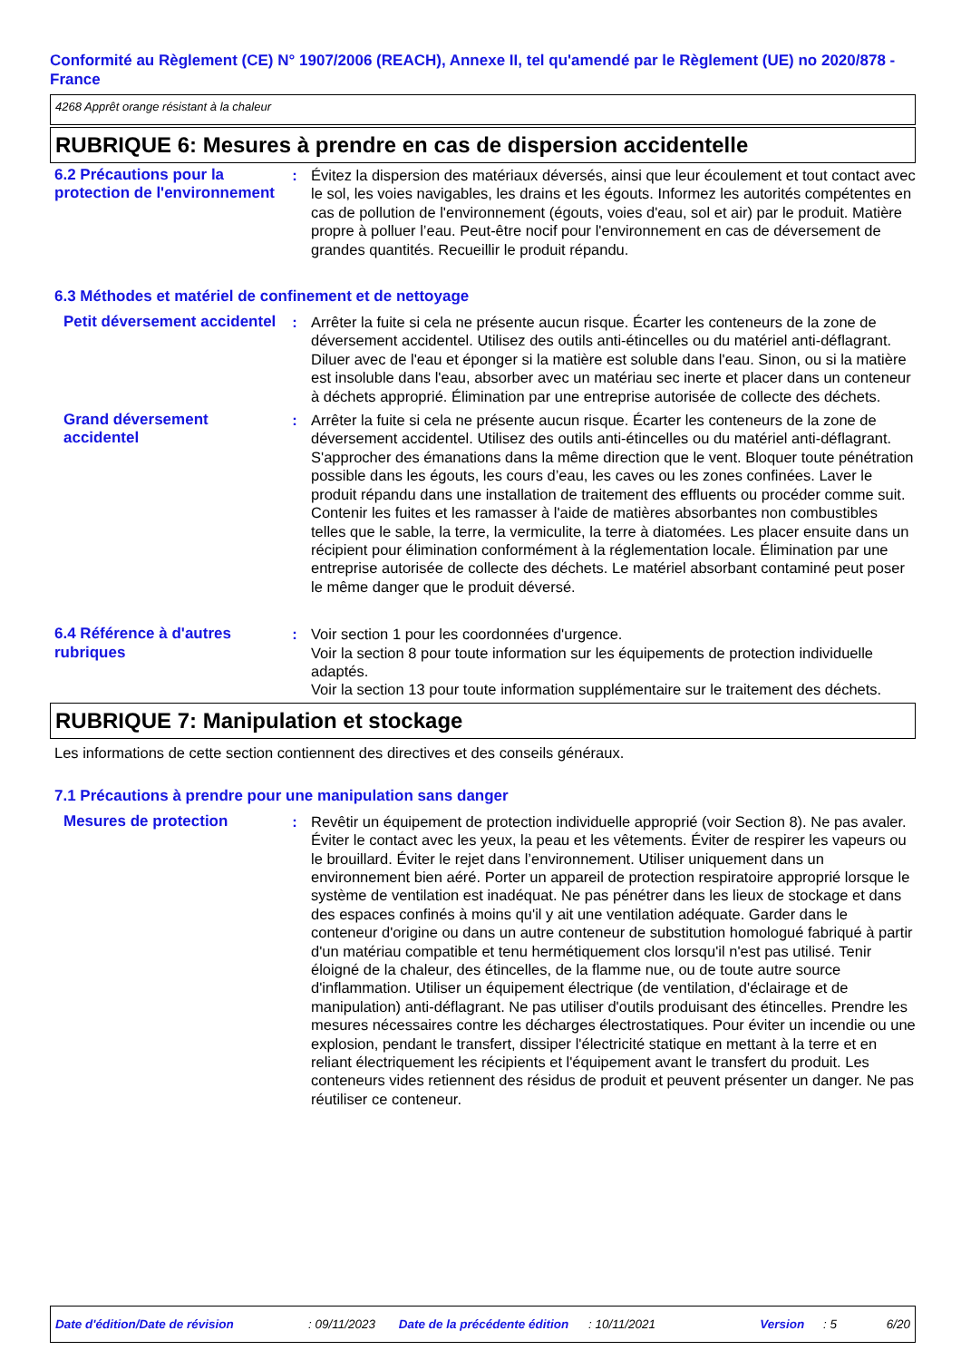Conformité au Règlement (CE) N° 1907/2006 (REACH), Annexe II, tel qu'amendé par le Règlement (UE) no 2020/878 - France
4268 Apprêt orange résistant à la chaleur
RUBRIQUE 6: Mesures à prendre en cas de dispersion accidentelle
6.2 Précautions pour la protection de l'environnement
: Évitez la dispersion des matériaux déversés, ainsi que leur écoulement et tout contact avec le sol, les voies navigables, les drains et les égouts. Informez les autorités compétentes en cas de pollution de l'environnement (égouts, voies d'eau, sol et air) par le produit. Matière propre à polluer l’eau. Peut-être nocif pour l'environnement en cas de déversement de grandes quantités. Recueillir le produit répandu.
6.3 Méthodes et matériel de confinement et de nettoyage
Petit déversement accidentel
: Arrêter la fuite si cela ne présente aucun risque. Écarter les conteneurs de la zone de déversement accidentel. Utilisez des outils anti-étincelles ou du matériel anti-déflagrant. Diluer avec de l'eau et éponger si la matière est soluble dans l'eau. Sinon, ou si la matière est insoluble dans l'eau, absorber avec un matériau sec inerte et placer dans un conteneur à déchets approprié. Élimination par une entreprise autorisée de collecte des déchets.
Grand déversement accidentel
: Arrêter la fuite si cela ne présente aucun risque. Écarter les conteneurs de la zone de déversement accidentel. Utilisez des outils anti-étincelles ou du matériel anti-déflagrant. S'approcher des émanations dans la même direction que le vent. Bloquer toute pénétration possible dans les égouts, les cours d’eau, les caves ou les zones confinées. Laver le produit répandu dans une installation de traitement des effluents ou procéder comme suit. Contenir les fuites et les ramasser à l'aide de matières absorbantes non combustibles telles que le sable, la terre, la vermiculite, la terre à diatomées. Les placer ensuite dans un récipient pour élimination conformément à la réglementation locale. Élimination par une entreprise autorisée de collecte des déchets. Le matériel absorbant contaminé peut poser le même danger que le produit déversé.
6.4 Référence à d'autres rubriques
: Voir section 1 pour les coordonnées d'urgence.
Voir la section 8 pour toute information sur les équipements de protection individuelle adaptés.
Voir la section 13 pour toute information supplémentaire sur le traitement des déchets.
RUBRIQUE 7: Manipulation et stockage
Les informations de cette section contiennent des directives et des conseils généraux.
7.1 Précautions à prendre pour une manipulation sans danger
Mesures de protection : Revêtir un équipement de protection individuelle approprié (voir Section 8). Ne pas avaler. Éviter le contact avec les yeux, la peau et les vêtements. Éviter de respirer les vapeurs ou le brouillard. Éviter le rejet dans l’environnement. Utiliser uniquement dans un environnement bien aéré. Porter un appareil de protection respiratoire approprié lorsque le système de ventilation est inadéquat. Ne pas pénétrer dans les lieux de stockage et dans des espaces confinés à moins qu'il y ait une ventilation adéquate. Garder dans le conteneur d'origine ou dans un autre conteneur de substitution homologué fabriqué à partir d'un matériau compatible et tenu hermétiquement clos lorsqu'il n'est pas utilisé. Tenir éloigné de la chaleur, des étincelles, de la flamme nue, ou de toute autre source d'inflammation. Utiliser un équipement électrique (de ventilation, d'éclairage et de manipulation) anti-déflagrant. Ne pas utiliser d'outils produisant des étincelles. Prendre les mesures nécessaires contre les décharges électrostatiques. Pour éviter un incendie ou une explosion, pendant le transfert, dissiper l'électricité statique en mettant à la terre et en reliant électriquement les récipients et l'équipement avant le transfert du produit. Les conteneurs vides retiennent des résidus de produit et peuvent présenter un danger. Ne pas réutiliser ce conteneur.
Date d'édition/Date de révision: 09/11/2023 Date de la précédente édition: 10/11/2021 Version: 5 6/20